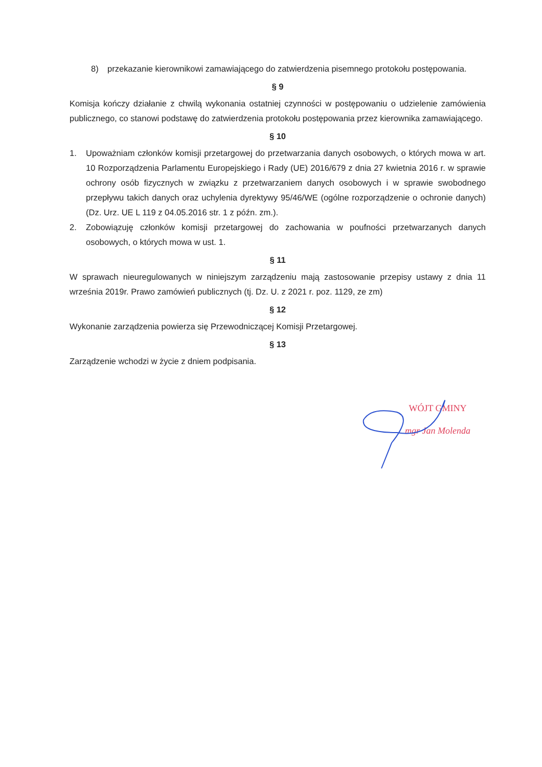8) przekazanie kierownikowi zamawiającego do zatwierdzenia pisemnego protokołu postępowania.
§ 9
Komisja kończy działanie z chwilą wykonania ostatniej czynności w postępowaniu o udzielenie zamówienia publicznego, co stanowi podstawę do zatwierdzenia protokołu postępowania przez kierownika zamawiającego.
§ 10
1. Upoważniam członków komisji przetargowej do przetwarzania danych osobowych, o których mowa w art. 10 Rozporządzenia Parlamentu Europejskiego i Rady (UE) 2016/679 z dnia 27 kwietnia 2016 r. w sprawie ochrony osób fizycznych w związku z przetwarzaniem danych osobowych i w sprawie swobodnego przepływu takich danych oraz uchylenia dyrektywy 95/46/WE (ogólne rozporządzenie o ochronie danych) (Dz. Urz. UE L 119 z 04.05.2016 str. 1 z późn. zm.).
2. Zobowiązuję członków komisji przetargowej do zachowania w poufności przetwarzanych danych osobowych, o których mowa w ust. 1.
§ 11
W sprawach nieuregulowanych w niniejszym zarządzeniu mają zastosowanie przepisy ustawy z dnia 11 września 2019r. Prawo zamówień publicznych (tj. Dz. U. z 2021 r. poz. 1129, ze zm)
§ 12
Wykonanie zarządzenia powierza się Przewodniczącej Komisji Przetargowej.
§ 13
Zarządzenie wchodzi w życie z dniem podpisania.
WÓJT GMINY
mgr Jan Molenda